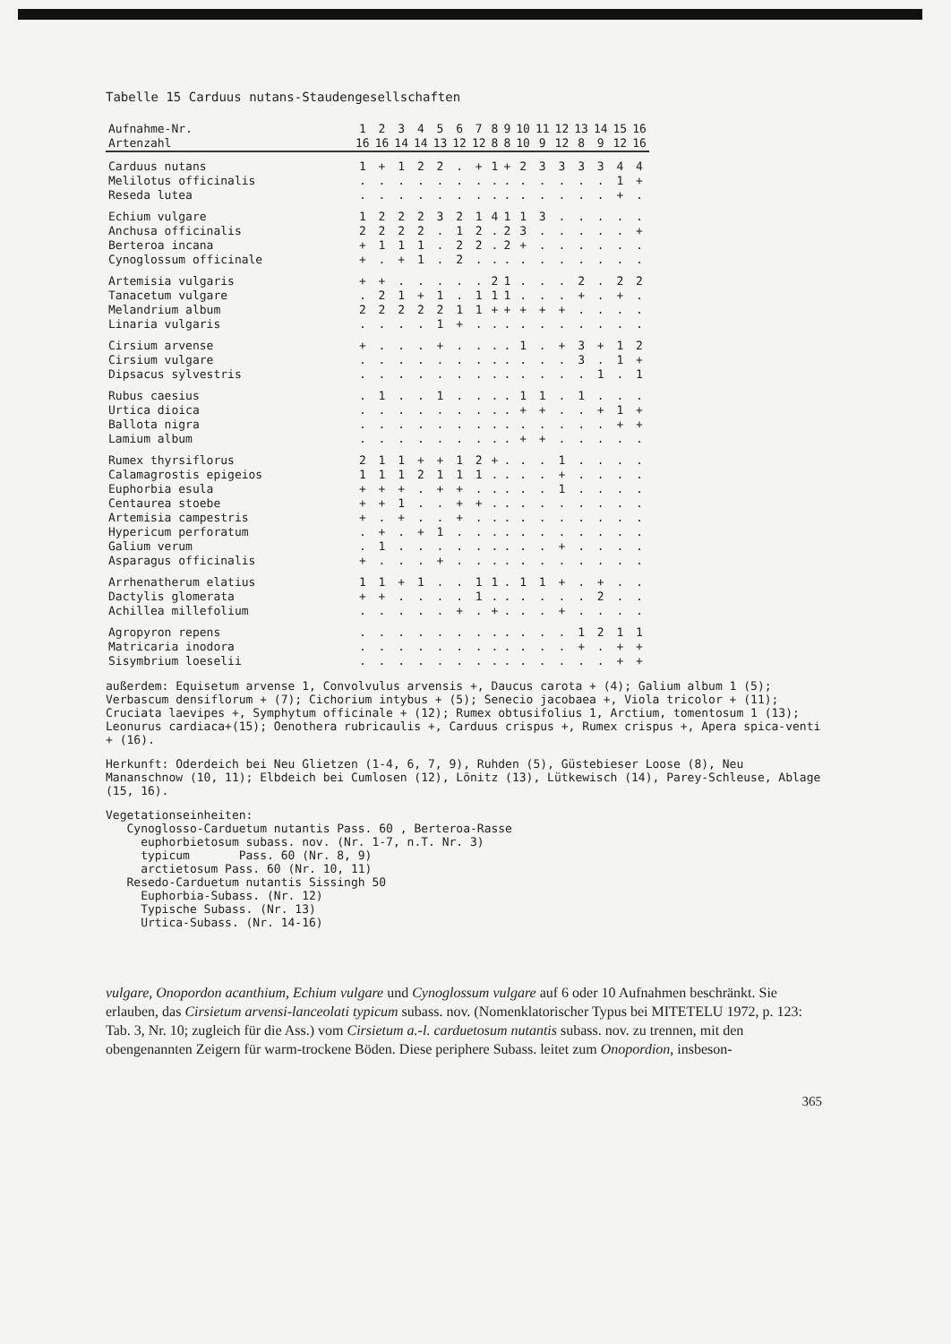Tabelle 15 Carduus nutans-Staudengesellschaften
| Aufnahme-Nr. | 1 | 2 | 3 | 4 | 5 | 6 | 7 | 8 | 9 | 10 | 11 | 12 | 13 | 14 | 15 | 16 |
| --- | --- | --- | --- | --- | --- | --- | --- | --- | --- | --- | --- | --- | --- | --- | --- | --- |
| Artenzahl | 16 | 16 | 14 | 14 | 13 | 12 | 12 | 8 | 8 | 10 | 9 | 12 | 8 | 9 | 12 | 16 |
| Carduus nutans | 1 | + | 1 | 2 | 2 | . | + | 1 | + | 2 | 3 | 3 | 3 | 3 | 4 | 4 |
| Melilotus officinalis | . | . | . | . | . | . | . | . | . | . | . | . | . | . | 1 | + |
| Reseda lutea | . | . | . | . | . | . | . | . | . | . | . | . | . | . | + | . |
| Echium vulgare | 1 | 2 | 2 | 2 | 3 | 2 | 1 | 4 | 1 | 1 | 3 | . | . | . | . | . |
| Anchusa officinalis | 2 | 2 | 2 | 2 | . | 1 | 2 | . | 2 | 3 | . | . | . | . | . | + |
| Berteroa incana | + | 1 | 1 | 1 | . | 2 | 2 | . | 2 | + | . | . | . | . | . | . |
| Cynoglossum officinale | + | . | + | 1 | . | 2 | . | . | . | . | . | . | . | . | . | . |
| Artemisia vulgaris | + | + | . | . | . | . | . | 2 | 1 | . | . | . | 2 | . | 2 | 2 |
| Tanacetum vulgare | . | 2 | 1 | + | 1 | . | 1 | 1 | 1 | . | . | . | + | . | + | . |
| Melandrium album | 2 | 2 | 2 | 2 | 2 | 1 | 1 | + | + | + | + | + | . | . | . | . |
| Linaria vulgaris | . | . | . | . | 1 | + | . | . | . | . | . | . | . | . | . | . |
| Cirsium arvense | + | . | . | . | + | . | . | . | . | 1 | . | + | 3 | + | 1 | 2 |
| Cirsium vulgare | . | . | . | . | . | . | . | . | . | . | . | . | 3 | . | 1 | + |
| Dipsacus sylvestris | . | . | . | . | . | . | . | . | . | . | . | . | . | 1 | . | 1 |
| Rubus caesius | . | 1 | . | . | 1 | . | . | . | . | 1 | 1 | . | 1 | . | . | . |
| Urtica dioica | . | . | . | . | . | . | . | . | . | + | + | . | . | + | 1 | + |
| Ballota nigra | . | . | . | . | . | . | . | . | . | . | . | . | . | . | + | + |
| Lamium album | . | . | . | . | . | . | . | . | . | + | + | . | . | . | . | . |
| Rumex thyrsiflorus | 2 | 1 | 1 | + | + | 1 | 2 | + | . | . | . | 1 | . | . | . | . |
| Calamagrostis epigeios | 1 | 1 | 1 | 2 | 1 | 1 | 1 | . | . | . | . | + | . | . | . | . |
| Euphorbia esula | + | + | + | . | + | + | . | . | . | . | . | 1 | . | . | . | . |
| Centaurea stoebe | + | + | 1 | . | . | + | + | . | . | . | . | . | . | . | . | . |
| Artemisia campestris | + | . | + | . | . | + | . | . | . | . | . | . | . | . | . | . |
| Hypericum perforatum | . | + | . | + | 1 | . | . | . | . | . | . | . | . | . | . | . |
| Galium verum | . | 1 | . | . | . | . | . | . | . | . | . | + | . | . | . | . |
| Asparagus officinalis | + | . | . | . | + | . | . | . | . | . | . | . | . | . | . | . |
| Arrhenatherum elatius | 1 | 1 | + | 1 | . | . | 1 | 1 | . | 1 | 1 | + | . | + | . | . |
| Dactylis glomerata | + | + | . | . | . | . | 1 | . | . | . | . | . | . | 2 | . | . |
| Achillea millefolium | . | . | . | . | . | + | . | + | . | . | . | + | . | . | . | . |
| Agropyron repens | . | . | . | . | . | . | . | . | . | . | . | . | 1 | 2 | 1 | 1 |
| Matricaria inodora | . | . | . | . | . | . | . | . | . | . | . | . | + | . | + | + |
| Sisymbrium loeselii | . | . | . | . | . | . | . | . | . | . | . | . | . | . | + | + |
außerdem: Equisetum arvense 1, Convolvulus arvensis +, Daucus carota + (4); Galium album 1 (5); Verbascum densiflorum + (7); Cichorium intybus + (5); Senecio jacobaea +, Viola tricolor + (11); Cruciata laevipes +, Symphytum officinale + (12); Rumex obtusifolius 1, Arctium, tomentosum 1 (13); Leonurus cardiaca+(15); Oenothera rubricaulis +, Carduus crispus +, Rumex crispus +, Apera spica-venti + (16).
Herkunft: Oderdeich bei Neu Glietzen (1-4, 6, 7, 9), Ruhden (5), Güstebieser Loose (8), Neu Mananschnow (10, 11); Elbdeich bei Cumlosen (12), Lönitz (13), Lütkewisch (14), Parey-Schleuse, Ablage (15, 16).
Vegetationseinheiten: Cynoglosso-Carduetum nutantis Pass. 60 , Berteroa-Rasse euphorbietosum subass. nov. (Nr. 1-7, n.T. Nr. 3) typicum Pass. 60 (Nr. 8, 9) arctietosum Pass. 60 (Nr. 10, 11) Resedo-Carduetum nutantis Sissingh 50 Euphorbia-Subass. (Nr. 12) Typische Subass. (Nr. 13) Urtica-Subass. (Nr. 14-16)
vulgare, Onopordon acanthium, Echium vulgare und Cynoglossum vulgare auf 6 oder 10 Aufnahmen beschränkt. Sie erlauben, das Cirsietum arvensi-lanceolati typicum subass. nov. (Nomenklatorischer Typus bei MITETELU 1972, p. 123: Tab. 3, Nr. 10; zugleich für die Ass.) vom Cirsietum a.-l. carduetosum nutantis subass. nov. zu trennen, mit den obengenannten Zeigern für warm-trockene Böden. Diese periphere Subass. leitet zum Onopordion, insbeson-
365